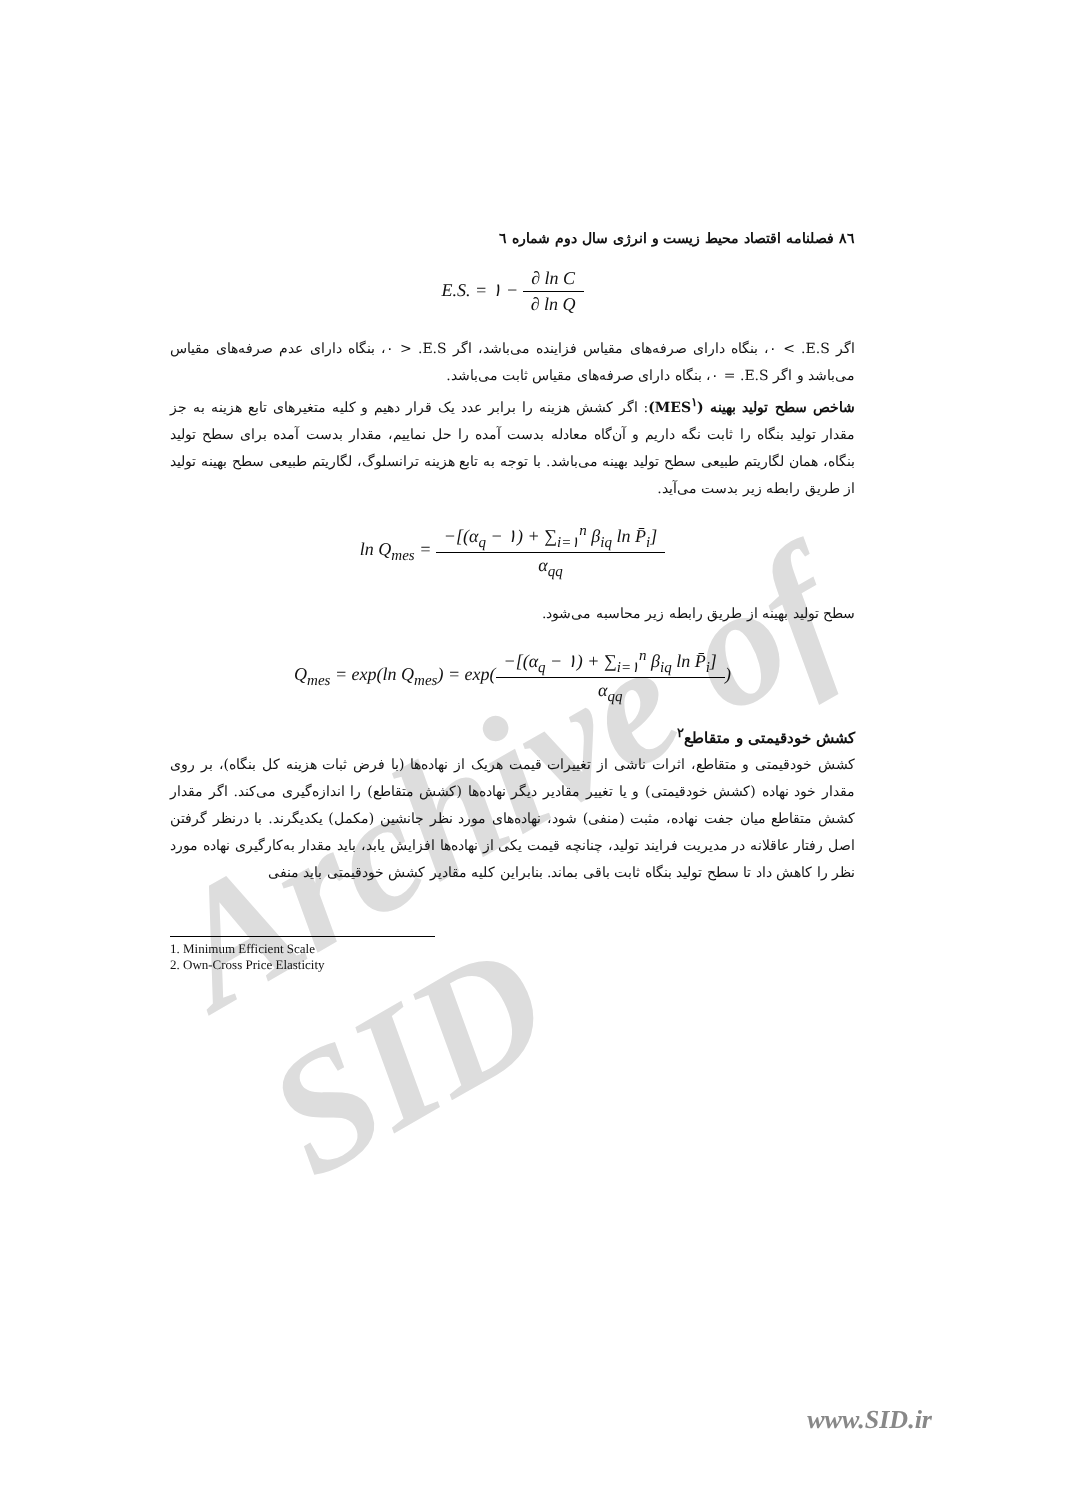Archive of SID
٨٦ فصلنامه اقتصاد محیط زیست و انرژی سال دوم شماره ٦
E.S. = ١ − ∂ ln C ∂ ln Q
اگر E.S. > ٠، بنگاه دارای صرفه‌های مقیاس فزاینده می‌باشد، اگر E.S. < ٠، بنگاه دارای عدم صرفه‌های مقیاس می‌باشد و اگر E.S. = ٠، بنگاه دارای صرفه‌های مقیاس ثابت می‌باشد.
شاخص سطح تولید بهینه (MES<sup>١</sup>): اگر کشش هزینه را برابر عدد یک قرار دهیم و کلیه متغیرهای تابع هزینه به جز مقدار تولید بنگاه را ثابت نگه داریم و آن‌گاه معادله بدست آمده را حل نماییم، مقدار بدست آمده برای سطح تولید بنگاه، همان لگاریتم طبیعی سطح تولید بهینه می‌باشد. با توجه به تابع هزینه ترانسلوگ، لگاریتم طبیعی سطح بهینه تولید از طریق رابطه زیر بدست می‌آید.
ln Q<sub>mes</sub> = −[(α<sub>q</sub> − ١) + ∑<sub>i=١</sub><sup>n</sup> β<sub>iq</sub> ln P̄<sub>i</sub>] α<sub>qq</sub>
سطح تولید بهینه از طریق رابطه زیر محاسبه می‌شود.
Q<sub>mes</sub> = exp(ln Q<sub>mes</sub>) = exp(−[(α<sub>q</sub> − ١) + ∑<sub>i=١</sub><sup>n</sup> β<sub>iq</sub> ln P̄<sub>i</sub>] α<sub>qq</sub>)
کشش خودقیمتی و متقاطع<sup>٢</sup>
کشش خودقیمتی و متقاطع، اثرات ناشی از تغییرات قیمت هریک از نهاده‌ها (با فرض ثبات هزینه کل بنگاه)، بر روی مقدار خود نهاده (کشش خودقیمتی) و یا تغییر مقادیر دیگر نهاده‌ها (کشش متقاطع) را اندازه‌گیری می‌کند. اگر مقدار کشش متقاطع میان جفت نهاده، مثبت (منفی) شود، نهاده‌های مورد نظر جانشین (مکمل) یکدیگرند. با درنظر گرفتن اصل رفتار عاقلانه در مدیریت فرایند تولید، چنانچه قیمت یکی از نهاده‌ها افزایش یابد، باید مقدار به‌کارگیری نهاده مورد نظر را کاهش داد تا سطح تولید بنگاه ثابت باقی بماند. بنابراین کلیه مقادیر کشش خودقیمتی باید منفی
1. Minimum Efficient Scale
2. Own-Cross Price Elasticity
www.SID.ir